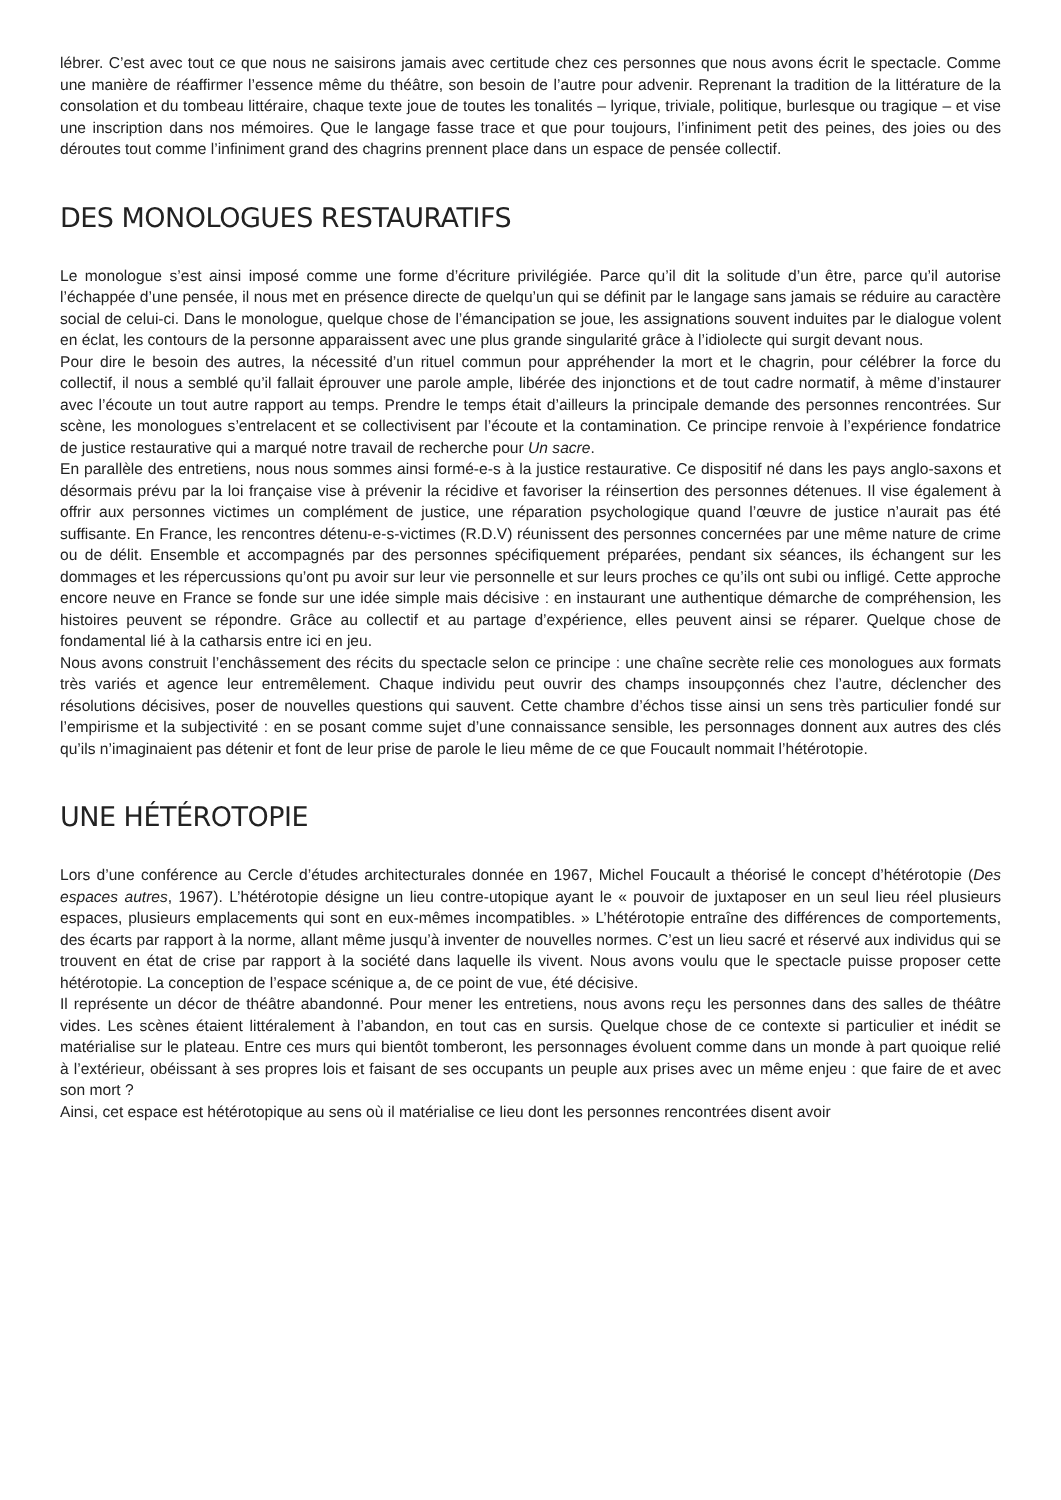lébrer. C’est avec tout ce que nous ne saisirons jamais avec certitude chez ces personnes que nous avons écrit le spectacle. Comme une manière de réaffirmer l’essence même du théâtre, son besoin de l’autre pour advenir. Reprenant la tradition de la littérature de la consolation et du tombeau littéraire, chaque texte joue de toutes les tonalités – lyrique, triviale, politique, burlesque ou tragique – et vise une inscription dans nos mémoires. Que le langage fasse trace et que pour toujours, l’infiniment petit des peines, des joies ou des déroutes tout comme l’infiniment grand des chagrins prennent place dans un espace de pensée collectif.
DES MONOLOGUES RESTAURATIFS
Le monologue s’est ainsi imposé comme une forme d’écriture privilégiée. Parce qu’il dit la solitude d’un être, parce qu’il autorise l’échappée d’une pensée, il nous met en présence directe de quelqu’un qui se définit par le langage sans jamais se réduire au caractère social de celui-ci. Dans le monologue, quelque chose de l’émancipation se joue, les assignations souvent induites par le dialogue volent en éclat, les contours de la personne apparaissent avec une plus grande singularité grâce à l’idiolecte qui surgit devant nous.
Pour dire le besoin des autres, la nécessité d’un rituel commun pour appréhender la mort et le chagrin, pour célébrer la force du collectif, il nous a semblé qu’il fallait éprouver une parole ample, libérée des injonctions et de tout cadre normatif, à même d’instaurer avec l’écoute un tout autre rapport au temps. Prendre le temps était d’ailleurs la principale demande des personnes rencontrées. Sur scène, les monologues s’entrelacent et se collectivisent par l’écoute et la contamination. Ce principe renvoie à l’expérience fondatrice de justice restaurative qui a marqué notre travail de recherche pour Un sacre.
En parallèle des entretiens, nous nous sommes ainsi formé-e-s à la justice restaurative. Ce dispositif né dans les pays anglo-saxons et désormais prévu par la loi française vise à prévenir la récidive et favoriser la réinsertion des personnes détenues. Il vise également à offrir aux personnes victimes un complément de justice, une réparation psychologique quand l’œuvre de justice n’aurait pas été suffisante. En France, les rencontres détenu-e-s-victimes (R.D.V) réunissent des personnes concernées par une même nature de crime ou de délit. Ensemble et accompagnés par des personnes spécifiquement préparées, pendant six séances, ils échangent sur les dommages et les répercussions qu’ont pu avoir sur leur vie personnelle et sur leurs proches ce qu’ils ont subi ou infligé. Cette approche encore neuve en France se fonde sur une idée simple mais décisive : en instaurant une authentique démarche de compréhension, les histoires peuvent se répondre. Grâce au collectif et au partage d’expérience, elles peuvent ainsi se réparer. Quelque chose de fondamental lié à la catharsis entre ici en jeu.
Nous avons construit l’enchâssement des récits du spectacle selon ce principe : une chaîne secrète relie ces monologues aux formats très variés et agence leur entremêlement. Chaque individu peut ouvrir des champs insoupçonnés chez l’autre, déclencher des résolutions décisives, poser de nouvelles questions qui sauvent. Cette chambre d’échos tisse ainsi un sens très particulier fondé sur l’empirisme et la subjectivité : en se posant comme sujet d’une connaissance sensible, les personnages donnent aux autres des clés qu’ils n’imaginaient pas détenir et font de leur prise de parole le lieu même de ce que Foucault nommait l’hétérotopie.
UNE HÉTÉROTOPIE
Lors d’une conférence au Cercle d’études architecturales donnée en 1967, Michel Foucault a théorisé le concept d’hétérotopie (Des espaces autres, 1967). L’hétérotopie désigne un lieu contre-utopique ayant le « pouvoir de juxtaposer en un seul lieu réel plusieurs espaces, plusieurs emplacements qui sont en eux-mêmes incompatibles. » L’hétérotopie entraîne des différences de comportements, des écarts par rapport à la norme, allant même jusqu’à inventer de nouvelles normes. C’est un lieu sacré et réservé aux individus qui se trouvent en état de crise par rapport à la société dans laquelle ils vivent. Nous avons voulu que le spectacle puisse proposer cette hétérotopie. La conception de l’espace scénique a, de ce point de vue, été décisive.
Il représente un décor de théâtre abandonné. Pour mener les entretiens, nous avons reçu les personnes dans des salles de théâtre vides. Les scènes étaient littéralement à l’abandon, en tout cas en sursis. Quelque chose de ce contexte si particulier et inédit se matérialise sur le plateau. Entre ces murs qui bientôt tomberont, les personnages évoluent comme dans un monde à part quoique relié à l’extérieur, obéissant à ses propres lois et faisant de ses occupants un peuple aux prises avec un même enjeu : que faire de et avec son mort ?
Ainsi, cet espace est hétérotopique au sens où il matérialise ce lieu dont les personnes rencontrées disent avoir